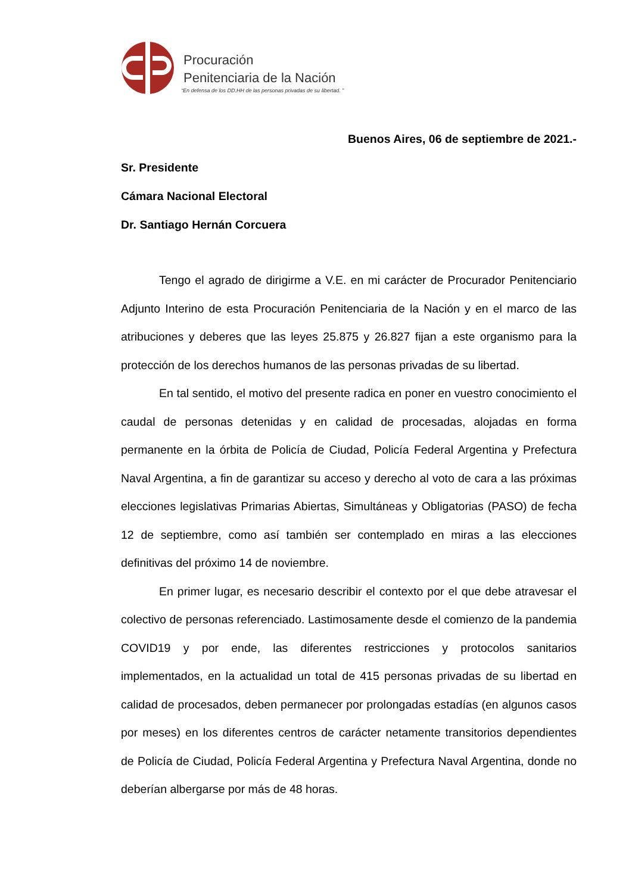Procuración
Penitenciaria de la Nación
“En defensa de los DD.HH de las personas privadas de su libertad. ”
Buenos Aires, 06 de septiembre de 2021.-
Sr. Presidente
Cámara Nacional Electoral
Dr. Santiago Hernán Corcuera
Tengo el agrado de dirigirme a V.E. en mi carácter de Procurador Penitenciario Adjunto Interino de esta Procuración Penitenciaria de la Nación y en el marco de las atribuciones y deberes que las leyes 25.875 y 26.827 fijan a este organismo para la protección de los derechos humanos de las personas privadas de su libertad.
En tal sentido, el motivo del presente radica en poner en vuestro conocimiento el caudal de personas detenidas y en calidad de procesadas, alojadas en forma permanente en la órbita de Policía de Ciudad, Policía Federal Argentina y Prefectura Naval Argentina, a fin de garantizar su acceso y derecho al voto de cara a las próximas elecciones legislativas Primarias Abiertas, Simultáneas y Obligatorias (PASO) de fecha 12 de septiembre, como así también ser contemplado en miras a las elecciones definitivas del próximo 14 de noviembre.
En primer lugar, es necesario describir el contexto por el que debe atravesar el colectivo de personas referenciado. Lastimosamente desde el comienzo de la pandemia COVID19 y por ende, las diferentes restricciones y protocolos sanitarios implementados, en la actualidad un total de 415 personas privadas de su libertad en calidad de procesados, deben permanecer por prolongadas estadías (en algunos casos por meses) en los diferentes centros de carácter netamente transitorios dependientes de Policía de Ciudad, Policía Federal Argentina y Prefectura Naval Argentina, donde no deberían albergarse por más de 48 horas.